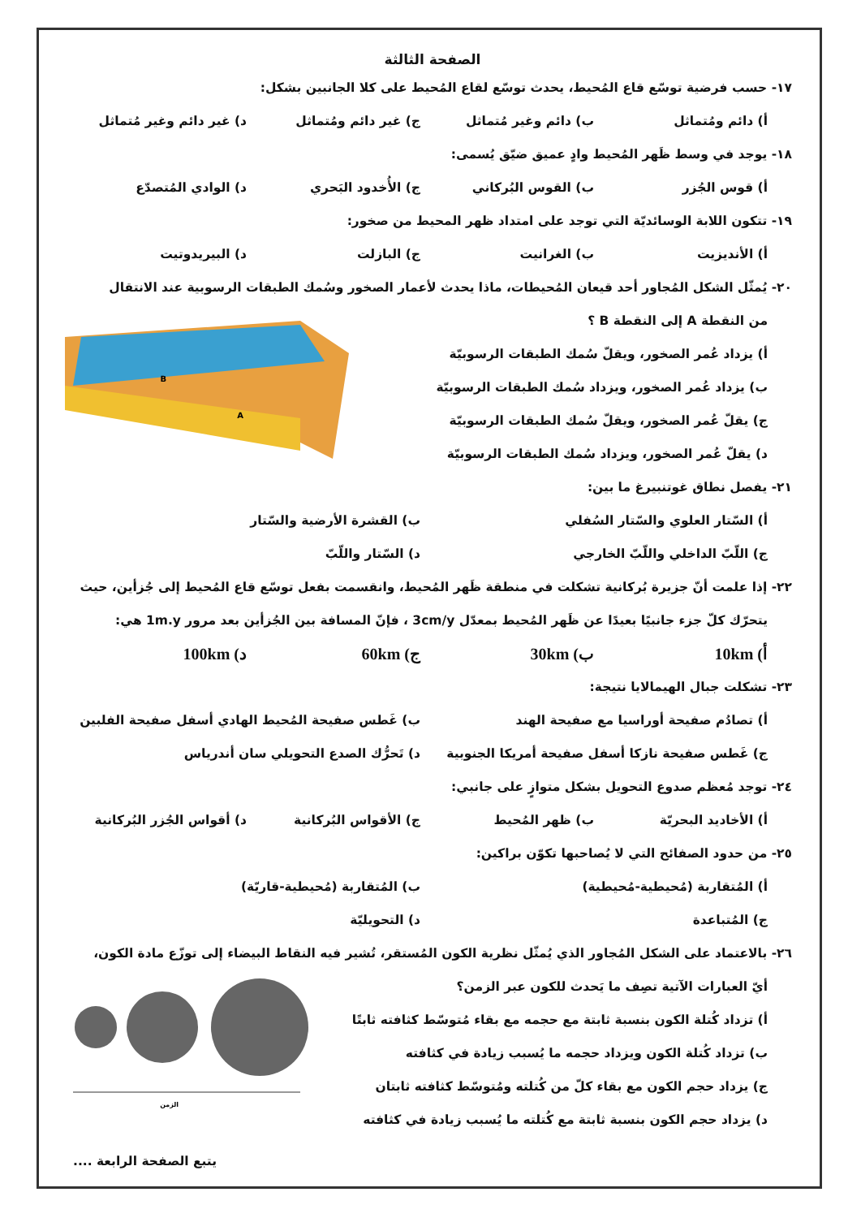الصفحة الثالثة
١٧- حسب فرضية توسّع قاع المُحيط، يحدث توسّع لقاع المُحيط على كلا الجانبين بشكل:
أ) دائم ومُتماثل ب) دائم وغير مُتماثل ج) غير دائم ومُتماثل د) غير دائم وغير مُتماثل
١٨- يوجد في وسط ظَهر المُحيط وادٍ عميق ضيّق يُسمى:
أ) قوس الجُزر ب) القوس البُركاني ج) الأُخدود البَحري د) الوادي المُتصدّع
١٩- تتكون اللابة الوسائديّة التي توجد على امتداد ظهر المحيط من صخور:
أ) الأنديزيت ب) الغرانيت ج) البازلت د) البيريدوتيت
٢٠- يُمثّل الشكل المُجاور أحد قيعان المُحيطات، ماذا يحدث لأعمار الصخور وسُمك الطبقات الرسوبية عند الانتقال
B
A
من النقطة A إلى النقطة B ؟
أ) يزداد عُمر الصخور، ويقلّ سُمك الطبقات الرسوبيّة
ب) يزداد عُمر الصخور، ويزداد سُمك الطبقات الرسوبيّة
ج) يقلّ عُمر الصخور، ويقلّ سُمك الطبقات الرسوبيّة
د) يقلّ عُمر الصخور، ويزداد سُمك الطبقات الرسوبيّة
٢١- يفصل نطاق غوتنبيرغ ما بين:
أ) السّتار العلوي والسّتار السُفلي ب) القشرة الأرضية والسّتار
ج) اللّبّ الداخلي واللّبّ الخارجي د) السّتار واللّبّ
٢٢- إذا علمت أنّ جزيرة بُركانية تشكلت في منطقة ظَهر المُحيط، وانقسمت بفعل توسّع قاع المُحيط إلى جُزأين، حيث
يتحرّك كلّ جزء جانبيًا بعيدًا عن ظَهر المُحيط بمعدّل 3cm/y ، فإنّ المسافة بين الجُزأين بعد مرور 1m.y هي:
أ) 10km ب) 30km ج) 60km د) 100km
٢٣- تشكلت جبال الهيمالايا نتيجة:
أ) تصادُم صفيحة أوراسيا مع صفيحة الهند ب) غَطس صفيحة المُحيط الهادي أسفل صفيحة الفلبين
ج) غَطس صفيحة نازكا أسفل صفيحة أمريكا الجنوبية د) تَحرُّك الصدع التحويلي سان أندرياس
٢٤- توجد مُعظم صدوع التحويل بشكل متوازٍ على جانبي:
أ) الأخاديد البحريّة ب) ظهر المُحيط ج) الأقواس البُركانية د) أقواس الجُزر البُركانية
٢٥- من حدود الصفائح التي لا يُصاحبها تكوّن براكين:
أ) المُتقاربة (مُحيطية-مُحيطية) ب) المُتقاربة (مُحيطية-قاريّة)
ج) المُتباعدة د) التحويليّة
٢٦- بالاعتماد على الشكل المُجاور الذي يُمثّل نظرية الكون المُستقر، تُشير فيه النقاط البيضاء إلى توزّع مادة الكون،
الزمن
أيّ العبارات الآتية تصِف ما يَحدث للكون عبر الزمن؟
أ) تزداد كُتلة الكون بنسبة ثابتة مع حجمه مع بقاء مُتوسّط كثافته ثابتًا
ب) تزداد كُتلة الكون ويزداد حجمه ما يُسبب زيادة في كثافته
ج) يزداد حجم الكون مع بقاء كلّ من كُتلته ومُتوسّط كثافته ثابتان
د) يزداد حجم الكون بنسبة ثابتة مع كُتلته ما يُسبب زيادة في كثافته
يتبع الصفحة الرابعة ....